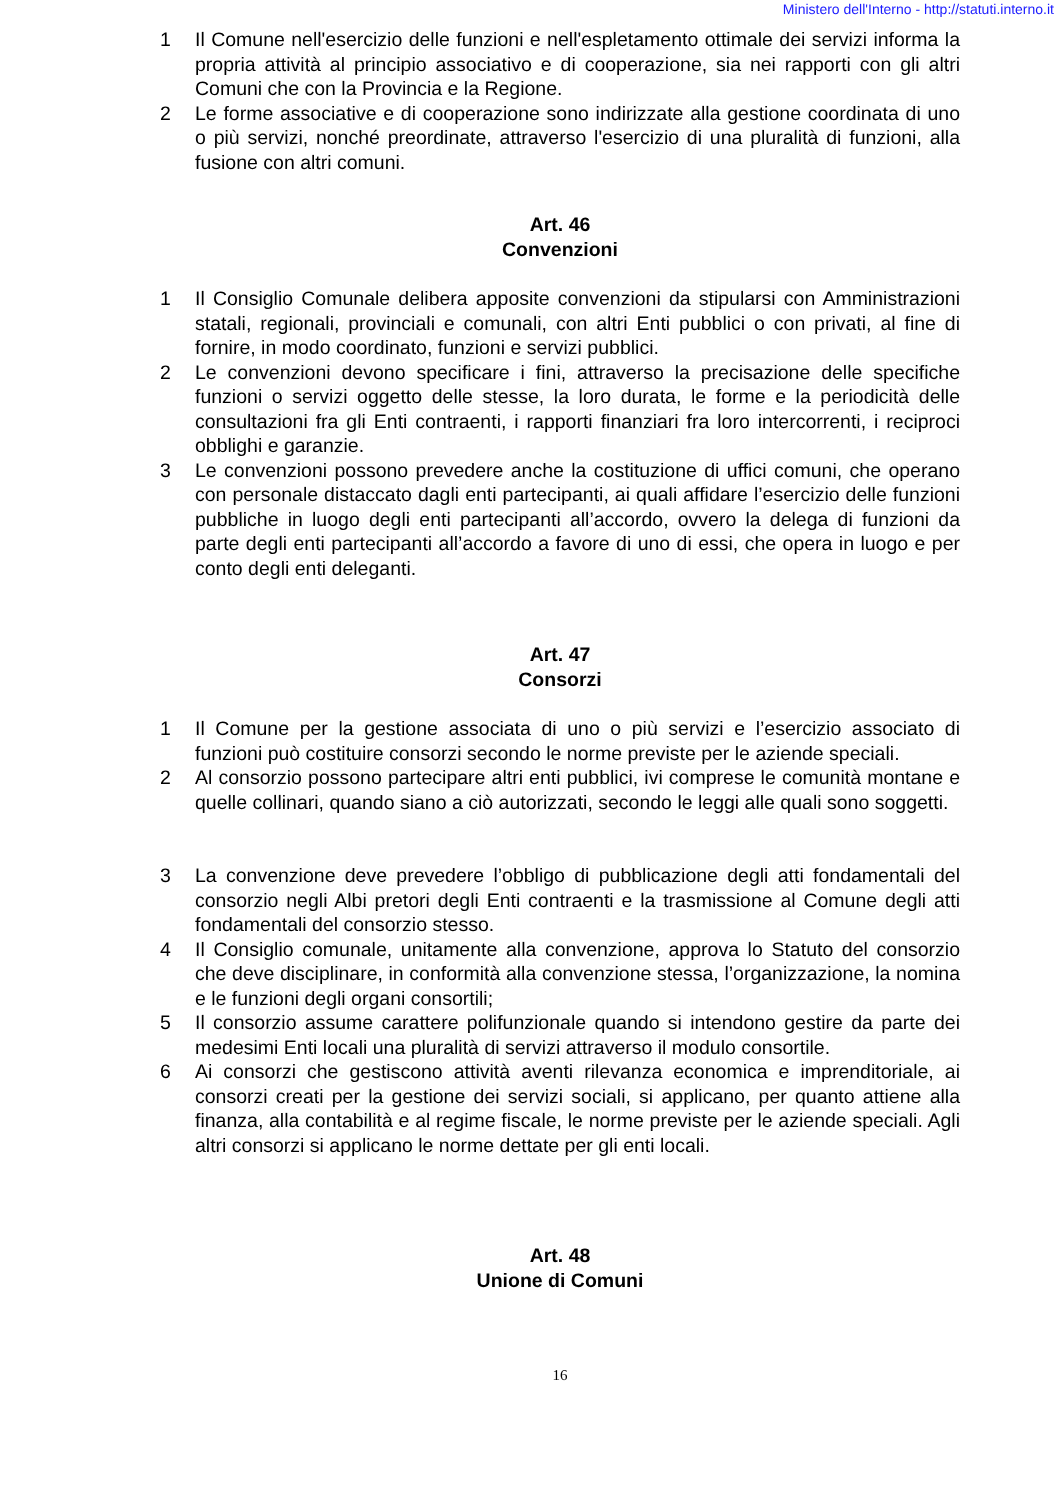Ministero dell'Interno - http://statuti.interno.it
1 Il Comune nell'esercizio delle funzioni e nell'espletamento ottimale dei servizi informa la propria attività al principio associativo e di cooperazione, sia nei rapporti con gli altri Comuni che con la Provincia e la Regione.
2 Le forme associative e di cooperazione sono indirizzate alla gestione coordinata di uno o più servizi, nonché preordinate, attraverso l'esercizio di una pluralità di funzioni, alla fusione con altri comuni.
Art. 46
Convenzioni
1 Il Consiglio Comunale delibera apposite convenzioni da stipularsi con Amministrazioni statali, regionali, provinciali e comunali, con altri Enti pubblici o con privati, al fine di fornire, in modo coordinato, funzioni e servizi pubblici.
2 Le convenzioni devono specificare i fini, attraverso la precisazione delle specifiche funzioni o servizi oggetto delle stesse, la loro durata, le forme e la periodicità delle consultazioni fra gli Enti contraenti, i rapporti finanziari fra loro intercorrenti, i reciproci obblighi e garanzie.
3 Le convenzioni possono prevedere anche la costituzione di uffici comuni, che operano con personale distaccato dagli enti partecipanti, ai quali affidare l’esercizio delle funzioni pubbliche in luogo degli enti partecipanti all’accordo, ovvero la delega di funzioni da parte degli enti partecipanti all’accordo a favore di uno di essi, che opera in luogo e per conto degli enti deleganti.
Art. 47
Consorzi
1 Il Comune per la gestione associata di uno o più servizi e l’esercizio associato di funzioni può costituire consorzi secondo le norme previste per le aziende speciali.
2 Al consorzio possono partecipare altri enti pubblici, ivi comprese le comunità montane e quelle collinari, quando siano a ciò autorizzati, secondo le leggi alle quali sono soggetti.
3 La convenzione deve prevedere l’obbligo di pubblicazione degli atti fondamentali del consorzio negli Albi pretori degli Enti contraenti e la trasmissione al Comune degli atti fondamentali del consorzio stesso.
4 Il Consiglio comunale, unitamente alla convenzione, approva lo Statuto del consorzio che deve disciplinare, in conformità alla convenzione stessa, l’organizzazione, la nomina e le funzioni degli organi consortili;
5 Il consorzio assume carattere polifunzionale quando si intendono gestire da parte dei medesimi Enti locali una pluralità di servizi attraverso il modulo consortile.
6 Ai consorzi che gestiscono attività aventi rilevanza economica e imprenditoriale, ai consorzi creati per la gestione dei servizi sociali, si applicano, per quanto attiene alla finanza, alla contabilità e al regime fiscale, le norme previste per le aziende speciali. Agli altri consorzi si applicano le norme dettate per gli enti locali.
Art. 48
Unione di Comuni
16